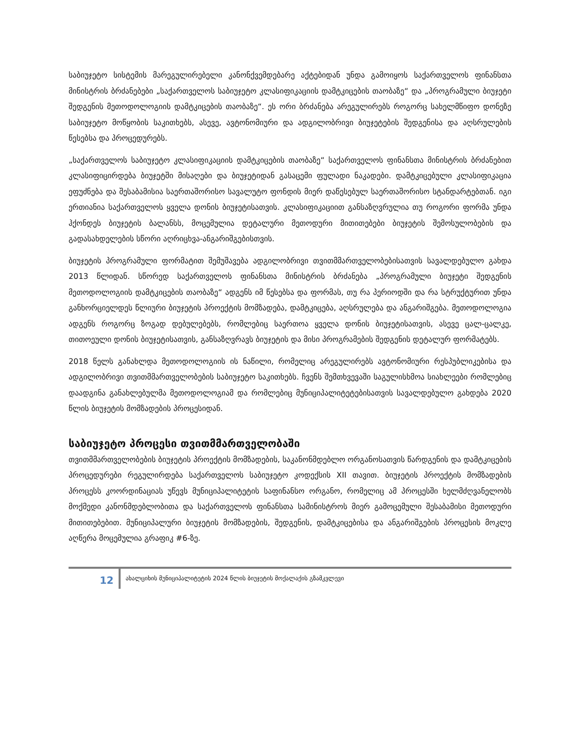საბიუჯეტო სისტემის მარეგულირებელი კანონქვემდებარე აქტებიდან უნდა გამოიყოს საქართველოს ფინანსთა მინისტრის ბრძანებები „საქართველოს საბიუჯეტო კლასიფიკაციის დამტკიცების თაობაზე“ და „პროგრამული ბიუჯეტი შედგენის მეთოდოლოგიის დამტკიცების თაობაზე“. ეს ორი ბრძანება არეგულირებს როგორც სახელმწიფო დონეზე საბიუჯეტო მოწყობის საკითხებს, ასევე, ავტონომიური და ადგილობრივი ბიუჯეტების შედგენისა და აღსრულების წესებსა და პროცედურებს.
„საქართველოს საბიუჯეტო კლასიფიკაციის დამტკიცების თაობაზე“ საქართველოს ფინანსთა მინისტრის ბრძანებით კლასიფიცირდება ბიუჯეტში მისაღები და ბიუჯეტიდან გასაცემი ფულადი ნაკადები. დამტკიცებული კლასიფიკაცია ეფუძნება და შესაბამისია საერთაშორისო სავალუტო ფონდის მიერ დაწესებულ საერთაშორისო სტანდარტებთან. იგი ერთიანია საქართველოს ყველა დონის ბიუჯეტისათვის. კლასიფიკაციით განსაზღვრულია თუ როგორი ფორმა უნდა ჰქონდეს ბიუჯეტის ბალანსს, მოცემულია დეტალური მეთოდური მითითებები ბიუჯეტის შემოსულობების და გადასახდელების სწორი აღრიცხვა-ანგარიშგებისთვის.
ბიუჯეტის პროგრამული ფორმატით შემუშავება ადგილობრივი თვითმმართველობებისათვის სავალდებულო გახდა 2013 წლიდან. სწორედ საქართველოს ფინანსთა მინისტრის ბრძანება „პროგრამული ბიუჯეტი შედგენის მეთოდოლოგიის დამტკიცების თაობაზე“ ადგენს იმ წესებსა და ფორმას, თუ რა პერიოდში და რა სტრუქტურით უნდა განხორციელდეს წლიური ბიუჯეტის პროექტის მომზადება, დამტკიცება, აღსრულება და ანგარიშგება. მეთოდოლოგია ადგენს როგორც ზოგად დებულებებს, რომლებიც საერთოა ყველა დონის ბიუჯეტისათვის, ასევე ცალ-ცალკე, თითოეული დონის ბიუჯეტისათვის, განსაზღვრავს ბიუჯეტის და მისი პროგრამების შედგენის დეტალურ ფორმატებს.
2018 წელს განახლდა მეთოდოლოგიის ის ნაწილი, რომელიც არეგულირებს ავტონომიური რესპუბლიკებისა და ადგილობრივი თვითმმართველობების საბიუჯეტო საკითხებს. ჩვენს შემთხვევაში საგულისხმოა სიახლეები რომლებიც დაადგინა განახლებულმა მეთოდოლოგიამ და რომლებიც მუნიციპალიტეტებისათვის სავალდებულო გახდება 2020 წლის ბიუჯეტის მომზადების პროცესიდან.
საბიუჯეტო პროცესი თვითმმართველობაში
თვითმმართველობების ბიუჯეტის პროექტის მომზადების, საკანონმდებლო ორგანოსათვის წარდგენის და დამტკიცების პროცედურები რეგულირდება საქართველოს საბიუჯეტო კოდექსის XII თავით. ბიუჯეტის პროექტის მომზადების პროცესს კოორდინაციას უწევს მუნიციპალიტეტის საფინანსო ორგანო, რომელიც ამ პროცესში ხელმძღვანელობს მოქმედი კანონმდებლობითა და საქართველოს ფინანსთა სამინისტროს მიერ გამოცემული შესაბამისი მეთოდური მითითებებით. მუნიციპალური ბიუჯეტის მომზადების, შედგენის, დამტკიცებისა და ანგარიშგების პროცესის მოკლე აღწერა მოცემულია გრაფიკ #6-ზე.
12
ახალციხის მუნიციპალიტეტის 2024 წლის ბიუჯეტის მოქალაქის გზამკვლევი